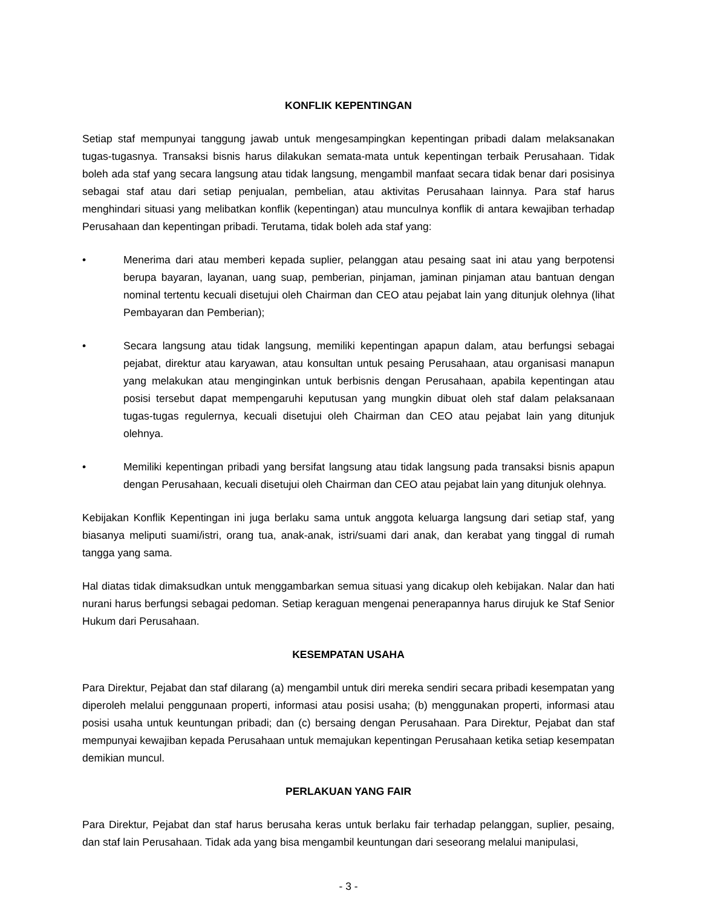KONFLIK KEPENTINGAN
Setiap staf mempunyai tanggung jawab untuk mengesampingkan kepentingan pribadi dalam melaksanakan tugas-tugasnya. Transaksi bisnis harus dilakukan semata-mata untuk kepentingan terbaik Perusahaan. Tidak boleh ada staf yang secara langsung atau tidak langsung, mengambil manfaat secara tidak benar dari posisinya sebagai staf atau dari setiap penjualan, pembelian, atau aktivitas Perusahaan lainnya. Para staf harus menghindari situasi yang melibatkan konflik (kepentingan) atau munculnya konflik di antara kewajiban terhadap Perusahaan dan kepentingan pribadi. Terutama, tidak boleh ada staf yang:
• Menerima dari atau memberi kepada suplier, pelanggan atau pesaing saat ini atau yang berpotensi berupa bayaran, layanan, uang suap, pemberian, pinjaman, jaminan pinjaman atau bantuan dengan nominal tertentu kecuali disetujui oleh Chairman dan CEO atau pejabat lain yang ditunjuk olehnya (lihat Pembayaran dan Pemberian);
• Secara langsung atau tidak langsung, memiliki kepentingan apapun dalam, atau berfungsi sebagai pejabat, direktur atau karyawan, atau konsultan untuk pesaing Perusahaan, atau organisasi manapun yang melakukan atau menginginkan untuk berbisnis dengan Perusahaan, apabila kepentingan atau posisi tersebut dapat mempengaruhi keputusan yang mungkin dibuat oleh staf dalam pelaksanaan tugas-tugas regulernya, kecuali disetujui oleh Chairman dan CEO atau pejabat lain yang ditunjuk olehnya.
• Memiliki kepentingan pribadi yang bersifat langsung atau tidak langsung pada transaksi bisnis apapun dengan Perusahaan, kecuali disetujui oleh Chairman dan CEO atau pejabat lain yang ditunjuk olehnya.
Kebijakan Konflik Kepentingan ini juga berlaku sama untuk anggota keluarga langsung dari setiap staf, yang biasanya meliputi suami/istri, orang tua, anak-anak, istri/suami dari anak, dan kerabat yang tinggal di rumah tangga yang sama.
Hal diatas tidak dimaksudkan untuk menggambarkan semua situasi yang dicakup oleh kebijakan. Nalar dan hati nurani harus berfungsi sebagai pedoman. Setiap keraguan mengenai penerapannya harus dirujuk ke Staf Senior Hukum dari Perusahaan.
KESEMPATAN USAHA
Para Direktur, Pejabat dan staf dilarang (a) mengambil untuk diri mereka sendiri secara pribadi kesempatan yang diperoleh melalui penggunaan properti, informasi atau posisi usaha; (b) menggunakan properti, informasi atau posisi usaha untuk keuntungan pribadi; dan (c) bersaing dengan Perusahaan. Para Direktur, Pejabat dan staf mempunyai kewajiban kepada Perusahaan untuk memajukan kepentingan Perusahaan ketika setiap kesempatan demikian muncul.
PERLAKUAN YANG FAIR
Para Direktur, Pejabat dan staf harus berusaha keras untuk berlaku fair terhadap pelanggan, suplier, pesaing, dan staf lain Perusahaan. Tidak ada yang bisa mengambil keuntungan dari seseorang melalui manipulasi,
- 3 -